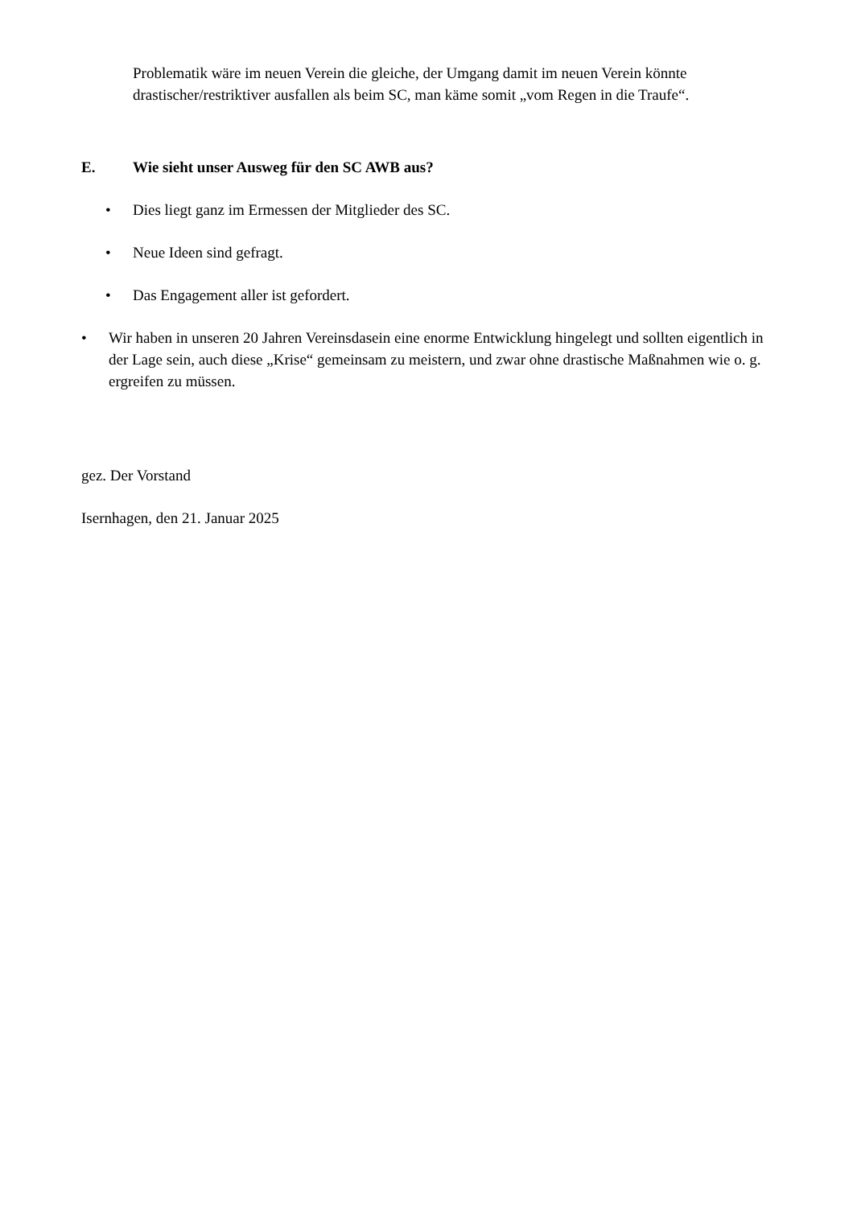Problematik wäre im neuen Verein die gleiche, der Umgang damit im neuen Verein könnte drastischer/restriktiver ausfallen als beim SC, man käme somit „vom Regen in die Traufe“.
E. Wie sieht unser Ausweg für den SC AWB aus?
•
Dies liegt ganz im Ermessen der Mitglieder des SC.
•
Neue Ideen sind gefragt.
•
Das Engagement aller ist gefordert.
•
Wir haben in unseren 20 Jahren Vereinsdasein eine enorme Entwicklung hingelegt und sollten eigentlich in der Lage sein, auch diese „Krise“ gemeinsam zu meistern, und zwar ohne drastische Maßnahmen wie o. g. ergreifen zu müssen.
gez. Der Vorstand
Isernhagen, den 21. Januar 2025